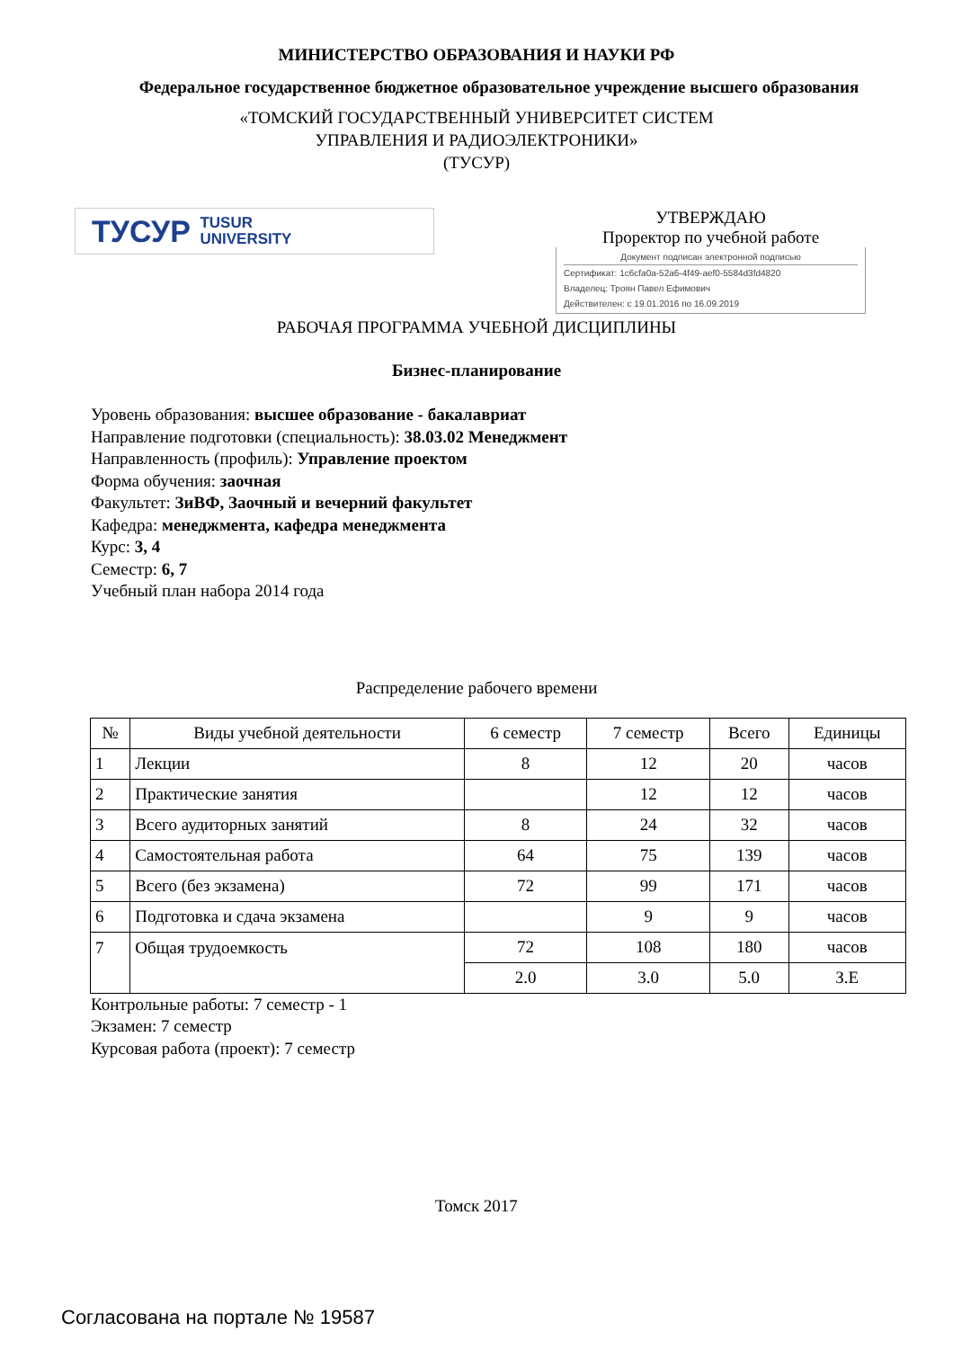МИНИСТЕРСТВО ОБРАЗОВАНИЯ И НАУКИ РФ
Федеральное государственное бюджетное образовательное учреждение высшего образования
«ТОМСКИЙ ГОСУДАРСТВЕННЫЙ УНИВЕРСИТЕТ СИСТЕМ
УПРАВЛЕНИЯ И РАДИОЭЛЕКТРОНИКИ»
(ТУСУР)
ТУСУР TUSUR
UNIVERSITY
УТВЕРЖДАЮ
Проректор по учебной работе
Документ подписан электронной подписью
Сертификат: 1c6cfa0a-52a6-4f49-aef0-5584d3fd4820
Владелец: Троян Павел Ефимович
Действителен: с 19.01.2016 по 16.09.2019
РАБОЧАЯ ПРОГРАММА УЧЕБНОЙ ДИСЦИПЛИНЫ
Бизнес-планирование
Уровень образования: высшее образование - бакалавриат
Направление подготовки (специальность): 38.03.02 Менеджмент
Направленность (профиль): Управление проектом
Форма обучения: заочная
Факультет: ЗиВФ, Заочный и вечерний факультет
Кафедра: менеджмента, кафедра менеджмента
Курс: 3, 4
Семестр: 6, 7
Учебный план набора 2014 года
Распределение рабочего времени
| № | Виды учебной деятельности | 6 семестр | 7 семестр | Всего | Единицы |
| --- | --- | --- | --- | --- | --- |
| 1 | Лекции | 8 | 12 | 20 | часов |
| 2 | Практические занятия | | 12 | 12 | часов |
| 3 | Всего аудиторных занятий | 8 | 24 | 32 | часов |
| 4 | Самостоятельная работа | 64 | 75 | 139 | часов |
| 5 | Всего (без экзамена) | 72 | 99 | 171 | часов |
| 6 | Подготовка и сдача экзамена | | 9 | 9 | часов |
| 7 | Общая трудоемкость | 72 | 108 | 180 | часов |
| | | 2.0 | 3.0 | 5.0 | З.Е |
Контрольные работы: 7 семестр - 1
Экзамен: 7 семестр
Курсовая работа (проект): 7 семестр
Томск 2017
Согласована на портале № 19587